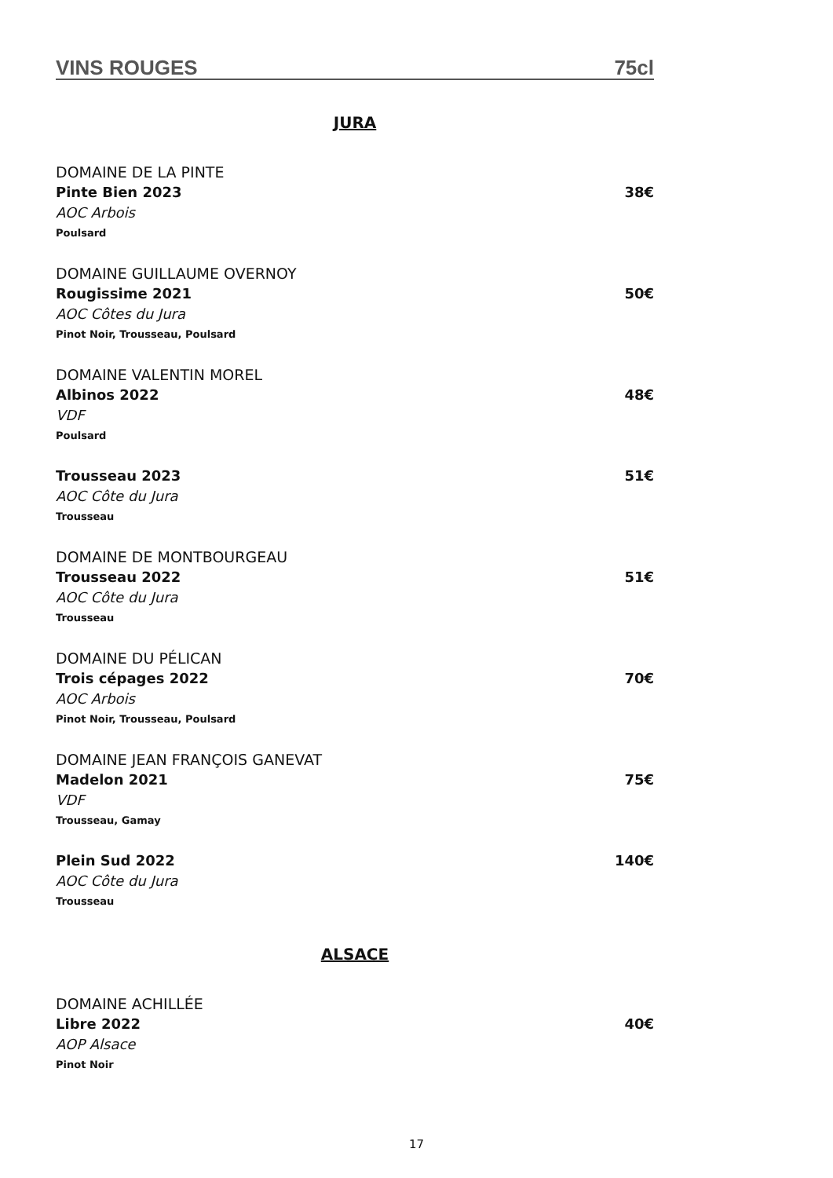VINS ROUGES 75cl
JURA
DOMAINE DE LA PINTE
Pinte Bien 2023 38€
AOC Arbois
Poulsard
DOMAINE GUILLAUME OVERNOY
Rougissime 2021 50€
AOC Côtes du Jura
Pinot Noir, Trousseau, Poulsard
DOMAINE VALENTIN MOREL
Albinos 2022 48€
VDF
Poulsard
Trousseau 2023 51€
AOC Côte du Jura
Trousseau
DOMAINE DE MONTBOURGEAU
Trousseau 2022 51€
AOC Côte du Jura
Trousseau
DOMAINE DU PÉLICAN
Trois cépages 2022 70€
AOC Arbois
Pinot Noir, Trousseau, Poulsard
DOMAINE JEAN FRANÇOIS GANEVAT
Madelon 2021 75€
VDF
Trousseau, Gamay
Plein Sud 2022 140€
AOC Côte du Jura
Trousseau
ALSACE
DOMAINE ACHILLÉE
Libre 2022 40€
AOP Alsace
Pinot Noir
17